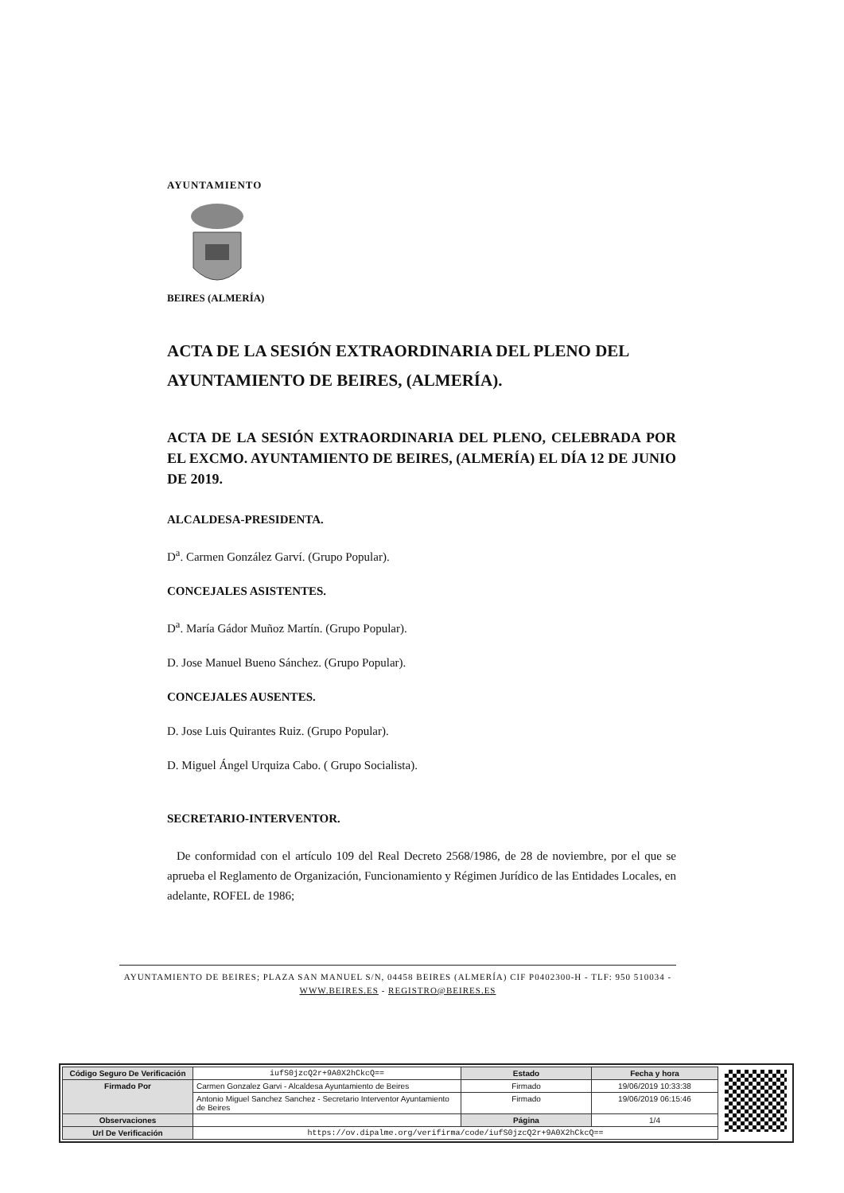AYUNTAMIENTO
BEIRES (ALMERÍA)
ACTA DE LA SESIÓN EXTRAORDINARIA DEL PLENO DEL AYUNTAMIENTO DE BEIRES, (ALMERÍA).
ACTA DE LA SESIÓN EXTRAORDINARIA DEL PLENO, CELEBRADA POR EL EXCMO. AYUNTAMIENTO DE BEIRES, (ALMERÍA) EL DÍA 12 DE JUNIO DE 2019.
ALCALDESA-PRESIDENTA.
D<sup>a</sup>. Carmen González Garví. (Grupo Popular).
CONCEJALES ASISTENTES.
D<sup>a</sup>. María Gádor Muñoz Martín. (Grupo Popular).
D. Jose Manuel Bueno Sánchez. (Grupo Popular).
CONCEJALES AUSENTES.
D. Jose Luis Quirantes Ruiz. (Grupo Popular).
D. Miguel Ángel Urquiza Cabo. ( Grupo Socialista).
SECRETARIO-INTERVENTOR.
De conformidad con el artículo 109 del Real Decreto 2568/1986, de 28 de noviembre, por el que se aprueba el Reglamento de Organización, Funcionamiento y Régimen Jurídico de las Entidades Locales, en adelante, ROFEL de 1986;
AYUNTAMIENTO DE BEIRES; PLAZA SAN MANUEL S/N, 04458 BEIRES (ALMERÍA) CIF P0402300-H - TLF: 950 510034 - WWW.BEIRES.ES - REGISTRO@BEIRES.ES
| Código Seguro De Verificación | iufS0jzcQ2r+9A0X2hCkcQ== | Estado | Fecha y hora |
| Firmado Por | Carmen Gonzalez Garvi - Alcaldesa Ayuntamiento de Beires | Firmado | 19/06/2019 10:33:38 |
| | Antonio Miguel Sanchez Sanchez - Secretario Interventor Ayuntamiento de Beires | Firmado | 19/06/2019 06:15:46 |
| Observaciones | | Página | 1/4 |
| Url De Verificación | https://ov.dipalme.org/verifirma/code/iufS0jzcQ2r+9A0X2hCkcQ== | | |